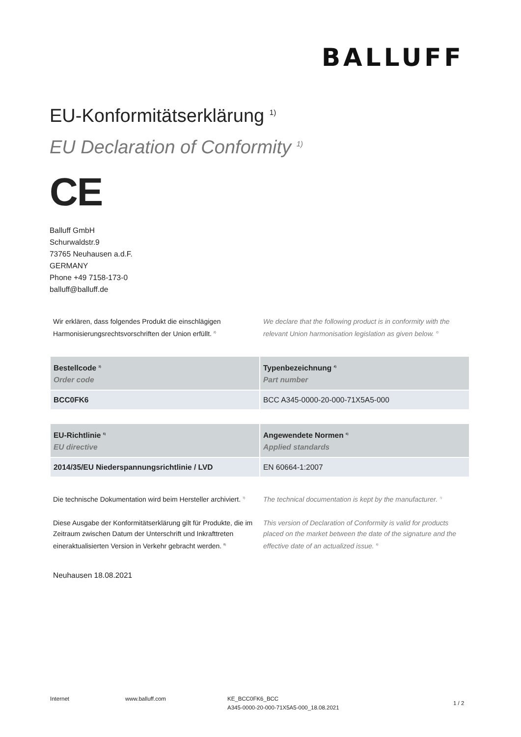BALLUFF
EU-Konformitätserklärung <sup>1)</sup>
EU Declaration of Conformity <sup>1)</sup>
CE
Balluff GmbH
Schurwaldstr.9
73765 Neuhausen a.d.F.
GERMANY
Phone +49 7158-173-0
balluff@balluff.de
Wir erklären, dass folgendes Produkt die einschlägigen Harmonisierungsrechtsvorschriften der Union erfüllt. <sup>2)</sup>
We declare that the following product is in conformity with the relevant Union harmonisation legislation as given below. <sup>2)</sup>
| Bestellcode <sup>3)</sup> Order code | Typenbezeichnung <sup>4)</sup> Part number |
| --- | --- |
| BCC0FK6 | BCC A345-0000-20-000-71X5A5-000 |
| EU-Richtlinie <sup>5)</sup> EU directive | Angewendete Normen <sup>6)</sup> Applied standards |
| --- | --- |
| 2014/35/EU Niederspannungsrichtlinie / LVD | EN 60664-1:2007 |
Die technische Dokumentation wird beim Hersteller archiviert. <sup>7)</sup>
The technical documentation is kept by the manufacturer. <sup>7)</sup>
Diese Ausgabe der Konformitätserklärung gilt für Produkte, die im Zeitraum zwischen Datum der Unterschrift und Inkrafttreten eineraktualisierten Version in Verkehr gebracht werden. <sup>8)</sup>
This version of Declaration of Conformity is valid for products placed on the market between the date of the signature and the effective date of an actualized issue. <sup>8)</sup>
Neuhausen 18.08.2021
Internet www.balluff.com KE_BCC0FK6_BCC
A345-0000-20-000-71X5A5-000_18.08.2021
1 / 2